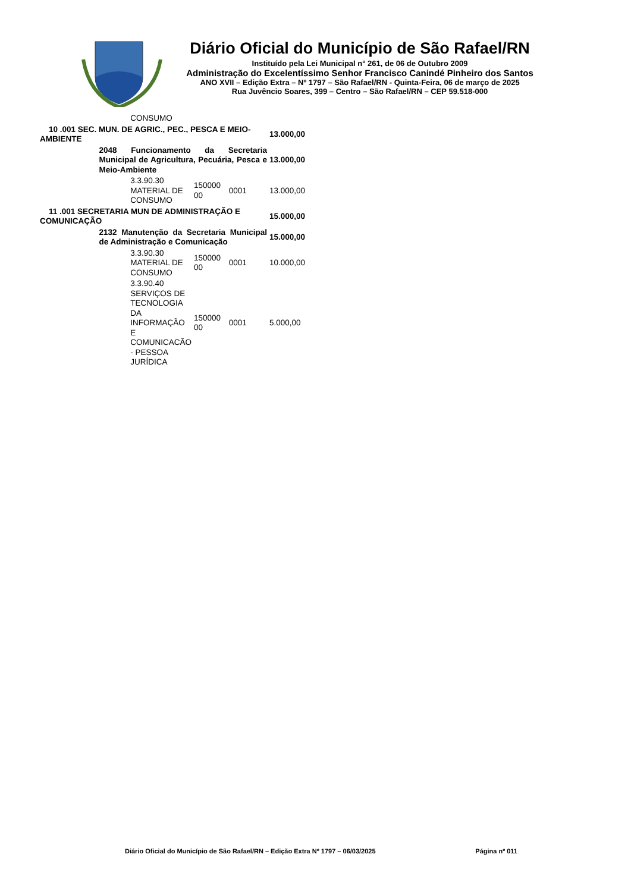Diário Oficial do Município de São Rafael/RN
Instituído pela Lei Municipal n° 261, de 06 de Outubro 2009
Administração do Excelentíssimo Senhor Francisco Canindé Pinheiro dos Santos
ANO XVII – Edição Extra – Nº 1797 – São Rafael/RN - Quinta-Feira, 06 de março de 2025
Rua Juvêncio Soares, 399 – Centro – São Rafael/RN – CEP 59.518-000
| | | CONSUMO | | | |
| 10 .001 SEC. MUN. DE AGRIC., PEC., PESCA E MEIO-AMBIENTE | | | | | 13.000,00 |
| | 2048 Funcionamento da Secretaria Municipal de Agricultura, Pecuária, Pesca e Meio-Ambiente | | | | 13.000,00 |
| | | 3.3.90.30 MATERIAL DE CONSUMO | 150000 00 | 0001 | 13.000,00 |
| 11 .001 SECRETARIA MUN DE ADMINISTRAÇÃO E COMUNICAÇÃO | | | | | 15.000,00 |
| | 2132 Manutenção da Secretaria Municipal de Administração e Comunicação | | | | 15.000,00 |
| | | 3.3.90.30 MATERIAL DE CONSUMO | 150000 00 | 0001 | 10.000,00 |
| | | 3.3.90.40 SERVIÇOS DE TECNOLOGIA DA INFORMAÇÃO E COMUNICACÃO - PESSOA JURÍDICA | 150000 00 | 0001 | 5.000,00 |
Diário Oficial do Município de São Rafael/RN – Edição Extra Nº 1797 – 06/03/2025 Página nº 011